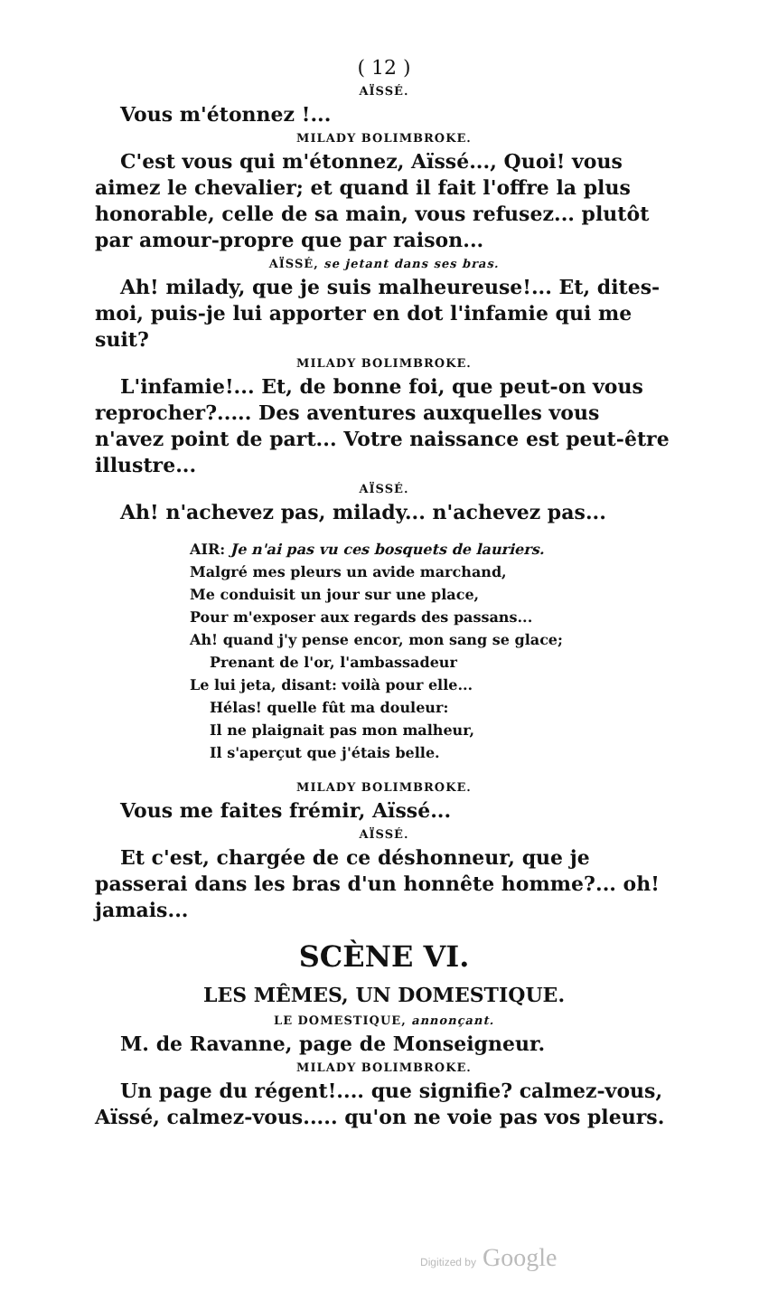( 12 )
AÏSSÉ.
Vous m'étonnez !...
MILADY BOLIMBROKE.
C'est vous qui m'étonnez, Aïssé..., Quoi! vous aimez le chevalier; et quand il fait l'offre la plus honorable, celle de sa main, vous refusez... plutôt par amour-propre que par raison...
AÏSSÉ, se jetant dans ses bras.
Ah! milady, que je suis malheureuse!... Et, dites-moi, puis-je lui apporter en dot l'infamie qui me suit?
MILADY BOLIMBROKE.
L'infamie!... Et, de bonne foi, que peut-on vous reprocher?..... Des aventures auxquelles vous n'avez point de part... Votre naissance est peut-être illustre...
AÏSSÉ.
Ah! n'achevez pas, milady... n'achevez pas...
AIR: Je n'ai pas vu ces bosquets de lauriers.
Malgré mes pleurs un avide marchand,
Me conduisit un jour sur une place,
Pour m'exposer aux regards des passans...
Ah! quand j'y pense encor, mon sang se glace;
Prenant de l'or, l'ambassadeur
Le lui jeta, disant: voilà pour elle...
Hélas! quelle fût ma douleur:
Il ne plaignait pas mon malheur,
Il s'aperçut que j'étais belle.
MILADY BOLIMBROKE.
Vous me faites frémir, Aïssé...
AÏSSÉ.
Et c'est, chargée de ce déshonneur, que je passerai dans les bras d'un honnête homme?... oh! jamais...
SCÈNE VI.
LES MÊMES, UN DOMESTIQUE.
LE DOMESTIQUE, annonçant.
M. de Ravanne, page de Monseigneur.
MILADY BOLIMBROKE.
Un page du régent!.... que signifie? calmez-vous, Aïssé, calmez-vous..... qu'on ne voie pas vos pleurs.
Digitized by Google